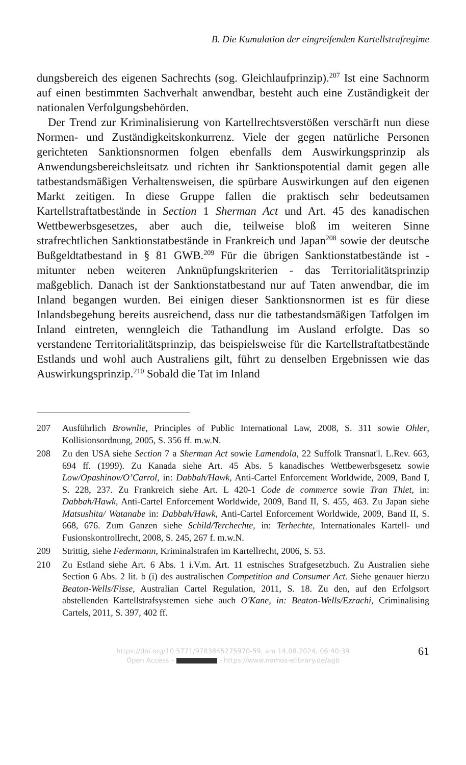B. Die Kumulation der eingreifenden Kartellstrafregime
dungsbereich des eigenen Sachrechts (sog. Gleichlaufprinzip).<sup>207</sup> Ist eine Sachnorm auf einen bestimmten Sachverhalt anwendbar, besteht auch eine Zuständigkeit der nationalen Verfolgungsbehörden.
Der Trend zur Kriminalisierung von Kartellrechtsverstößen verschärft nun diese Normen- und Zuständigkeitskonkurrenz. Viele der gegen natürliche Personen gerichteten Sanktionsnormen folgen ebenfalls dem Auswirkungsprinzip als Anwendungsbereichsleitsatz und richten ihr Sanktionspotential damit gegen alle tatbestandsmäßigen Verhaltensweisen, die spürbare Auswirkungen auf den eigenen Markt zeitigen. In diese Gruppe fallen die praktisch sehr bedeutsamen Kartellstraftatbestände in Section 1 Sherman Act und Art. 45 des kanadischen Wettbewerbsgesetzes, aber auch die, teilweise bloß im weiteren Sinne strafrechtlichen Sanktionstatbestände in Frankreich und Japan<sup>208</sup> sowie der deutsche Bußgeldtatbestand in § 81 GWB.<sup>209</sup> Für die übrigen Sanktionstatbestände ist - mitunter neben weiteren Anknüpfungskriterien - das Territorialitätsprinzip maßgeblich. Danach ist der Sanktionstatbestand nur auf Taten anwendbar, die im Inland begangen wurden. Bei einigen dieser Sanktionsnormen ist es für diese Inlandsbegehung bereits ausreichend, dass nur die tatbestandsmäßigen Tatfolgen im Inland eintreten, wenngleich die Tathandlung im Ausland erfolgte. Das so verstandene Territorialitätsprinzip, das beispielsweise für die Kartellstraftatbestände Estlands und wohl auch Australiens gilt, führt zu denselben Ergebnissen wie das Auswirkungsprinzip.<sup>210</sup> Sobald die Tat im Inland
207 Ausführlich Brownlie, Principles of Public International Law, 2008, S. 311 sowie Ohler, Kollisionsordnung, 2005, S. 356 ff. m.w.N.
208 Zu den USA siehe Section 7 a Sherman Act sowie Lamendola, 22 Suffolk Transnat'l. L.Rev. 663, 694 ff. (1999). Zu Kanada siehe Art. 45 Abs. 5 kanadisches Wettbewerbsgesetz sowie Low/Opashinov/O’Carrol, in: Dabbah/Hawk, Anti-Cartel Enforcement Worldwide, 2009, Band I, S. 228, 237. Zu Frankreich siehe Art. L 420-1 Code de commerce sowie Tran Thiet, in: Dabbah/Hawk, Anti-Cartel Enforcement Worldwide, 2009, Band II, S. 455, 463. Zu Japan siehe Matsushita/ Watanabe in: Dabbah/Hawk, Anti-Cartel Enforcement Worldwide, 2009, Band II, S. 668, 676. Zum Ganzen siehe Schild/Terchechte, in: Terhechte, Internationales Kartell- und Fusionskontrollrecht, 2008, S. 245, 267 f. m.w.N.
209 Strittig, siehe Federmann, Kriminalstrafen im Kartellrecht, 2006, S. 53.
210 Zu Estland siehe Art. 6 Abs. 1 i.V.m. Art. 11 estnisches Strafgesetzbuch. Zu Australien siehe Section 6 Abs. 2 lit. b (i) des australischen Competition and Consumer Act. Siehe genauer hierzu Beaton-Wells/Fisse, Australian Cartel Regulation, 2011, S. 18. Zu den, auf den Erfolgsort abstellenden Kartellstrafsystemen siehe auch O'Kane, in: Beaton-Wells/Ezrachi, Criminalising Cartels, 2011, S. 397, 402 ff.
https://doi.org/10.5771/9783845275970-59, am 14.08.2024, 06:40:39
Open Access – - https://www.nomos-elibrary.de/agb
61